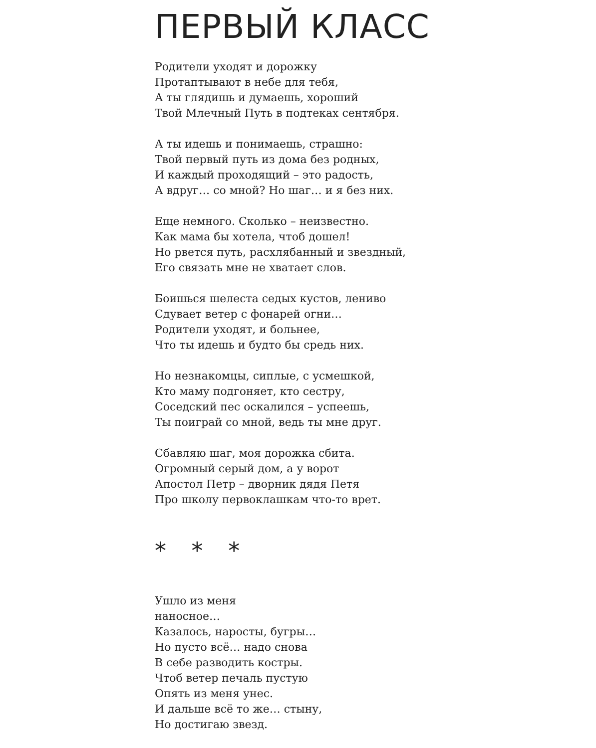ПЕРВЫЙ КЛАСС
Родители уходят и дорожку
Протаптывают в небе для тебя,
А ты глядишь и думаешь, хороший
Твой Млечный Путь в подтеках сентября.
А ты идешь и понимаешь, страшно:
Твой первый путь из дома без родных,
И каждый проходящий – это радость,
А вдруг… со мной? Но шаг… и я без них.
Еще немного. Сколько – неизвестно.
Как мама бы хотела, чтоб дошел!
Но рвется путь, расхлябанный и звездный,
Его связать мне не хватает слов.
Боишься шелеста седых кустов, лениво
Сдувает ветер с фонарей огни…
Родители уходят, и больнее,
Что ты идешь и будто бы средь них.
Но незнакомцы, сиплые, с усмешкой,
Кто маму подгоняет, кто сестру,
Соседский пес оскалился – успеешь,
Ты поиграй со мной, ведь ты мне друг.
Сбавляю шаг, моя дорожка сбита.
Огромный серый дом, а у ворот
Апостол Петр – дворник дядя Петя
Про школу первоклашкам что-то врет.
* * *
Ушло из меня
наносное…
Казалось, наросты, бугры…
Но пусто всё… надо снова
В себе разводить костры.
Чтоб ветер печаль пустую
Опять из меня унес.
И дальше всё то же… стыну,
Но достигаю звезд.